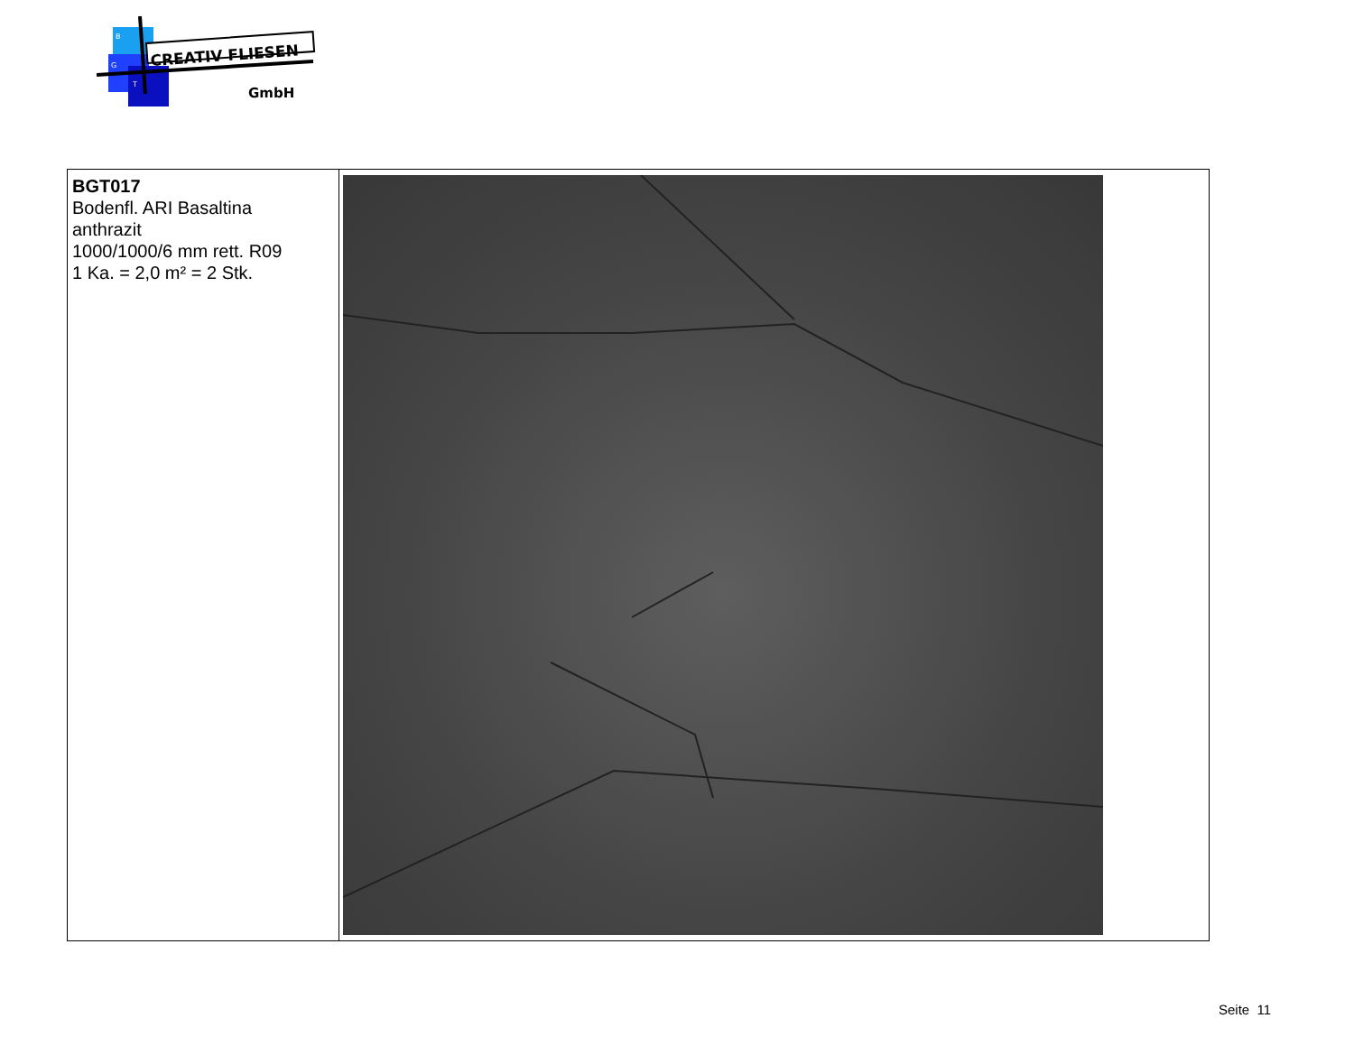CREATIV FLIESEN
B
G
T
GmbH
| BGT017 Bodenfl. ARI Basaltina anthrazit 1000/1000/6 mm rett. R09 1 Ka. = 2,0 m² = 2 Stk. | |
Seite 11